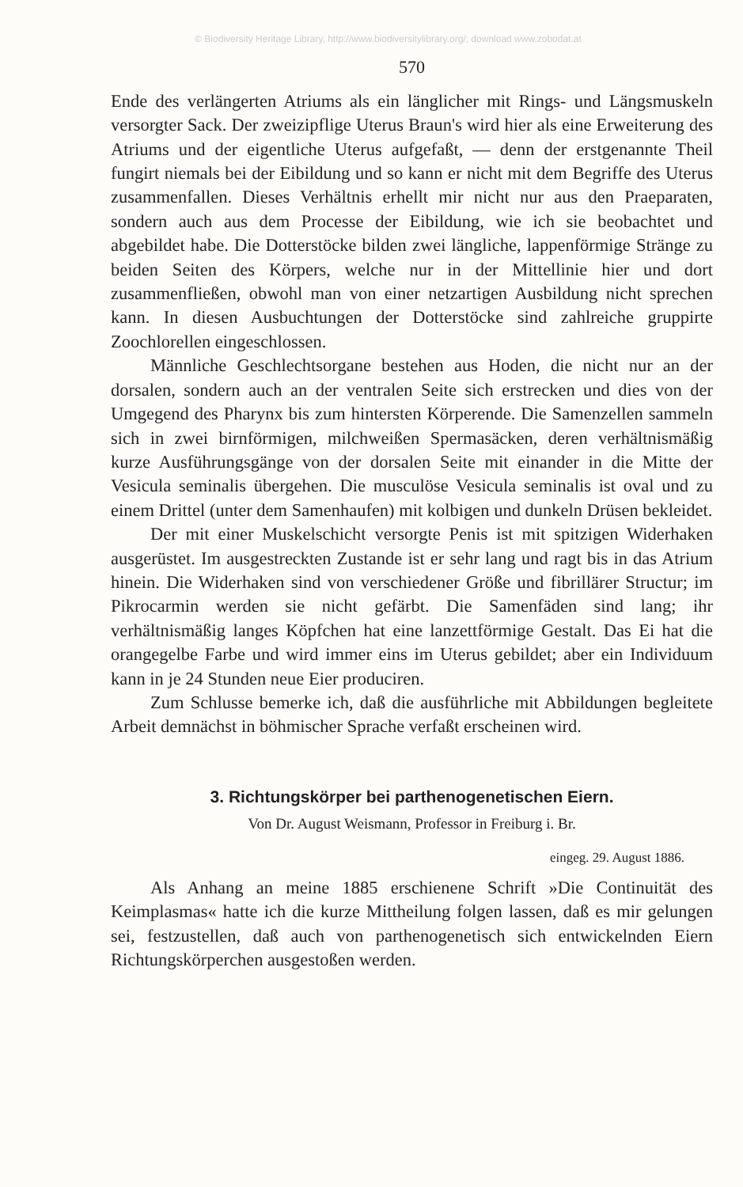© Biodiversity Heritage Library, http://www.biodiversitylibrary.org/; download www.zobodat.at
570
Ende des verlängerten Atriums als ein länglicher mit Rings- und Längsmuskeln versorgter Sack. Der zweizipflige Uterus Braun's wird hier als eine Erweiterung des Atriums und der eigentliche Uterus aufgefaßt, — denn der erstgenannte Theil fungirt niemals bei der Eibildung und so kann er nicht mit dem Begriffe des Uterus zusammenfallen. Dieses Verhältnis erhellt mir nicht nur aus den Praeparaten, sondern auch aus dem Processe der Eibildung, wie ich sie beobachtet und abgebildet habe. Die Dotterstöcke bilden zwei längliche, lappenförmige Stränge zu beiden Seiten des Körpers, welche nur in der Mittellinie hier und dort zusammenfließen, obwohl man von einer netzartigen Ausbildung nicht sprechen kann. In diesen Ausbuchtungen der Dotterstöcke sind zahlreiche gruppirte Zoochlorellen eingeschlossen.
Männliche Geschlechtsorgane bestehen aus Hoden, die nicht nur an der dorsalen, sondern auch an der ventralen Seite sich erstrecken und dies von der Umgegend des Pharynx bis zum hintersten Körperende. Die Samenzellen sammeln sich in zwei birnförmigen, milchweißen Spermasäcken, deren verhältnismäßig kurze Ausführungsgänge von der dorsalen Seite mit einander in die Mitte der Vesicula seminalis übergehen. Die musculöse Vesicula seminalis ist oval und zu einem Drittel (unter dem Samenhaufen) mit kolbigen und dunkeln Drüsen bekleidet.
Der mit einer Muskelschicht versorgte Penis ist mit spitzigen Widerhaken ausgerüstet. Im ausgestreckten Zustande ist er sehr lang und ragt bis in das Atrium hinein. Die Widerhaken sind von verschiedener Größe und fibrillärer Structur; im Pikrocarmin werden sie nicht gefärbt. Die Samenfäden sind lang; ihr verhältnismäßig langes Köpfchen hat eine lanzettförmige Gestalt. Das Ei hat die orangegelbe Farbe und wird immer eins im Uterus gebildet; aber ein Individuum kann in je 24 Stunden neue Eier produciren.
Zum Schlusse bemerke ich, daß die ausführliche mit Abbildungen begleitete Arbeit demnächst in böhmischer Sprache verfaßt erscheinen wird.
3. Richtungskörper bei parthenogenetischen Eiern.
Von Dr. August Weismann, Professor in Freiburg i. Br.
eingeg. 29. August 1886.
Als Anhang an meine 1885 erschienene Schrift »Die Continuität des Keimplasmas« hatte ich die kurze Mittheilung folgen lassen, daß es mir gelungen sei, festzustellen, daß auch von parthenogenetisch sich entwickelnden Eiern Richtungskörperchen ausgestoßen werden.